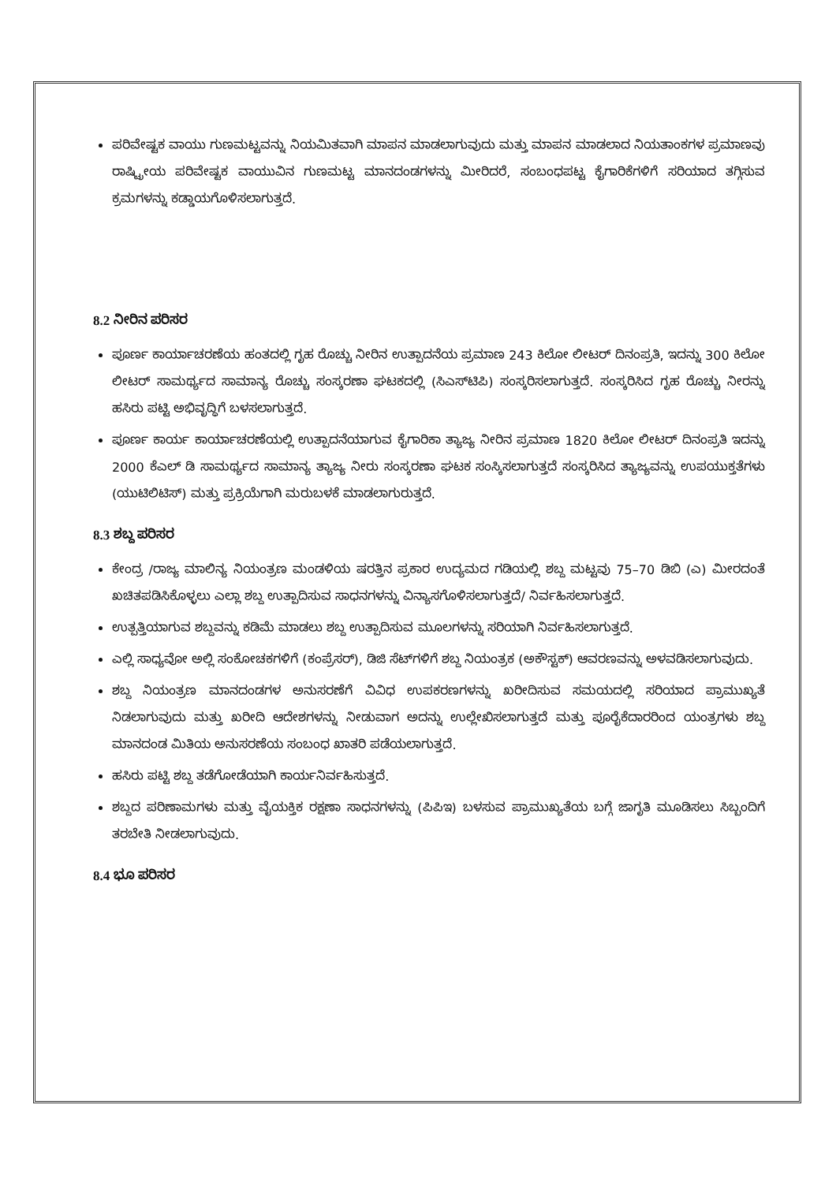ಪರಿವೇಷ್ಟಕ ವಾಯು ಗುಣಮಟ್ಟವನ್ನು ನಿಯಮಿತವಾಗಿ ಮಾಪನ ಮಾಡಲಾಗುವುದು ಮತ್ತು ಮಾಪನ ಮಾಡಲಾದ ನಿಯತಾಂಕಗಳ ಪ್ರಮಾಣವು ರಾಷ್ಟ್ರೀಯ ಪರಿವೇಷ್ಟಕ ವಾಯುವಿನ ಗುಣಮಟ್ಟ ಮಾನದಂಡಗಳನ್ನು ಮೀರಿದರೆ, ಸಂಬಂಧಪಟ್ಟ ಕೈಗಾರಿಕೆಗಳಿಗೆ ಸರಿಯಾದ ತಗ್ಗಿಸುವ ಕ್ರಮಗಳನ್ನು ಕಡ್ಡಾಯಗೊಳಿಸಲಾಗುತ್ತದೆ.
8.2 ನೀರಿನ ಪರಿಸರ
ಪೂರ್ಣ ಕಾರ್ಯಾಚರಣೆಯ ಹಂತದಲ್ಲಿ ಗೃಹ ರೊಚ್ಚು ನೀರಿನ ಉತ್ಪಾದನೆಯ ಪ್ರಮಾಣ 243 ಕಿಲೋ ಲೀಟರ್ ದಿನಂಪ್ರತಿ, ಇದನ್ನು 300 ಕಿಲೋ ಲೀಟರ್ ಸಾಮರ್ಥ್ಯದ ಸಾಮಾನ್ಯ ರೊಚ್ಚು ಸಂಸ್ಕರಣಾ ಘಟಕದಲ್ಲಿ (ಸಿಎಸ್‌ಟಿಪಿ) ಸಂಸ್ಕರಿಸಲಾಗುತ್ತದೆ. ಸಂಸ್ಕರಿಸಿದ ಗೃಹ ರೊಚ್ಚು ನೀರನ್ನು ಹಸಿರು ಪಟ್ಟಿ ಅಭಿವೃದ್ಧಿಗೆ ಬಳಸಲಾಗುತ್ತದೆ.
ಪೂರ್ಣ ಕಾರ್ಯ ಕಾರ್ಯಾಚರಣೆಯಲ್ಲಿ ಉತ್ಪಾದನೆಯಾಗುವ ಕೈಗಾರಿಕಾ ತ್ಯಾಜ್ಯ ನೀರಿನ ಪ್ರಮಾಣ 1820 ಕಿಲೋ ಲೀಟರ್ ದಿನಂಪ್ರತಿ ಇದನ್ನು 2000 ಕೆಎಲ್ ಡಿ ಸಾಮರ್ಥ್ಯದ ಸಾಮಾನ್ಯ ತ್ಯಾಜ್ಯ ನೀರು ಸಂಸ್ಕರಣಾ ಘಟಕ ಸಂಸ್ಕಿಸಲಾಗುತ್ತದೆ ಸಂಸ್ಕರಿಸಿದ ತ್ಯಾಜ್ಯವನ್ನು ಉಪಯುಕ್ತತೆಗಳು (ಯುಟಿಲಿಟಿಸ್) ಮತ್ತು ಪ್ರಕ್ರಿಯೆಗಾಗಿ ಮರುಬಳಕೆ ಮಾಡಲಾಗುರುತ್ತದೆ.
8.3 ಶಬ್ದ ಪರಿಸರ
ಕೇಂದ್ರ /ರಾಜ್ಯ ಮಾಲಿನ್ಯ ನಿಯಂತ್ರಣ ಮಂಡಳಿಯ ಷರತ್ತಿನ ಪ್ರಕಾರ ಉದ್ಯಮದ ಗಡಿಯಲ್ಲಿ ಶಬ್ದ ಮಟ್ಟವು 75–70 ಡಿಬಿ (ಎ) ಮೀರದಂತೆ ಖಚಿತಪಡಿಸಿಕೊಳ್ಳಲು ಎಲ್ಲಾ ಶಬ್ದ ಉತ್ಪಾದಿಸುವ ಸಾಧನಗಳನ್ನು ವಿನ್ಯಾಸಗೊಳಿಸಲಾಗುತ್ತದೆ/ ನಿರ್ವಹಿಸಲಾಗುತ್ತದೆ.
ಉತ್ಪತ್ತಿಯಾಗುವ ಶಬ್ದವನ್ನು ಕಡಿಮೆ ಮಾಡಲು ಶಬ್ದ ಉತ್ಪಾದಿಸುವ ಮೂಲಗಳನ್ನು ಸರಿಯಾಗಿ ನಿರ್ವಹಿಸಲಾಗುತ್ತದೆ.
ಎಲ್ಲಿ ಸಾಧ್ಯವೋ ಅಲ್ಲಿ ಸಂಕೋಚಕಗಳಿಗೆ (ಕಂಪ್ರೆಸರ್), ಡಿಜಿ ಸೆಟ್‌ಗಳಿಗೆ ಶಬ್ದ ನಿಯಂತ್ರಕ (ಅಕೌಸ್ಟಕ್) ಆವರಣವನ್ನು ಅಳವಡಿಸಲಾಗುವುದು.
ಶಬ್ದ ನಿಯಂತ್ರಣ ಮಾನದಂಡಗಳ ಅನುಸರಣೆಗೆ ವಿವಿಧ ಉಪಕರಣಗಳನ್ನು ಖರೀದಿಸುವ ಸಮಯದಲ್ಲಿ ಸರಿಯಾದ ಪ್ರಾಮುಖ್ಯತೆ ನಿಡಲಾಗುವುದು ಮತ್ತು ಖರೀದಿ ಆದೇಶಗಳನ್ನು ನೀಡುವಾಗ ಅದನ್ನು ಉಲ್ಲೇಖಿಸಲಾಗುತ್ತದೆ ಮತ್ತು ಪೂರೈಕೆದಾರರಿಂದ ಯಂತ್ರಗಳು ಶಬ್ದ ಮಾನದಂಡ ಮಿತಿಯ ಅನುಸರಣೆಯ ಸಂಬಂಧ ಖಾತರಿ ಪಡೆಯಲಾಗುತ್ತದೆ.
ಹಸಿರು ಪಟ್ಟಿ ಶಬ್ದ ತಡೆಗೋಡೆಯಾಗಿ ಕಾರ್ಯನಿರ್ವಹಿಸುತ್ತದೆ.
ಶಬ್ದದ ಪರಿಣಾಮಗಳು ಮತ್ತು ವೈಯಕ್ತಿಕ ರಕ್ಷಣಾ ಸಾಧನಗಳನ್ನು (ಪಿಪಿಇ) ಬಳಸುವ ಪ್ರಾಮುಖ್ಯತೆಯ ಬಗ್ಗೆ ಜಾಗೃತಿ ಮೂಡಿಸಲು ಸಿಬ್ಬಂದಿಗೆ ತರಬೇತಿ ನೀಡಲಾಗುವುದು.
8.4 ಭೂ ಪರಿಸರ